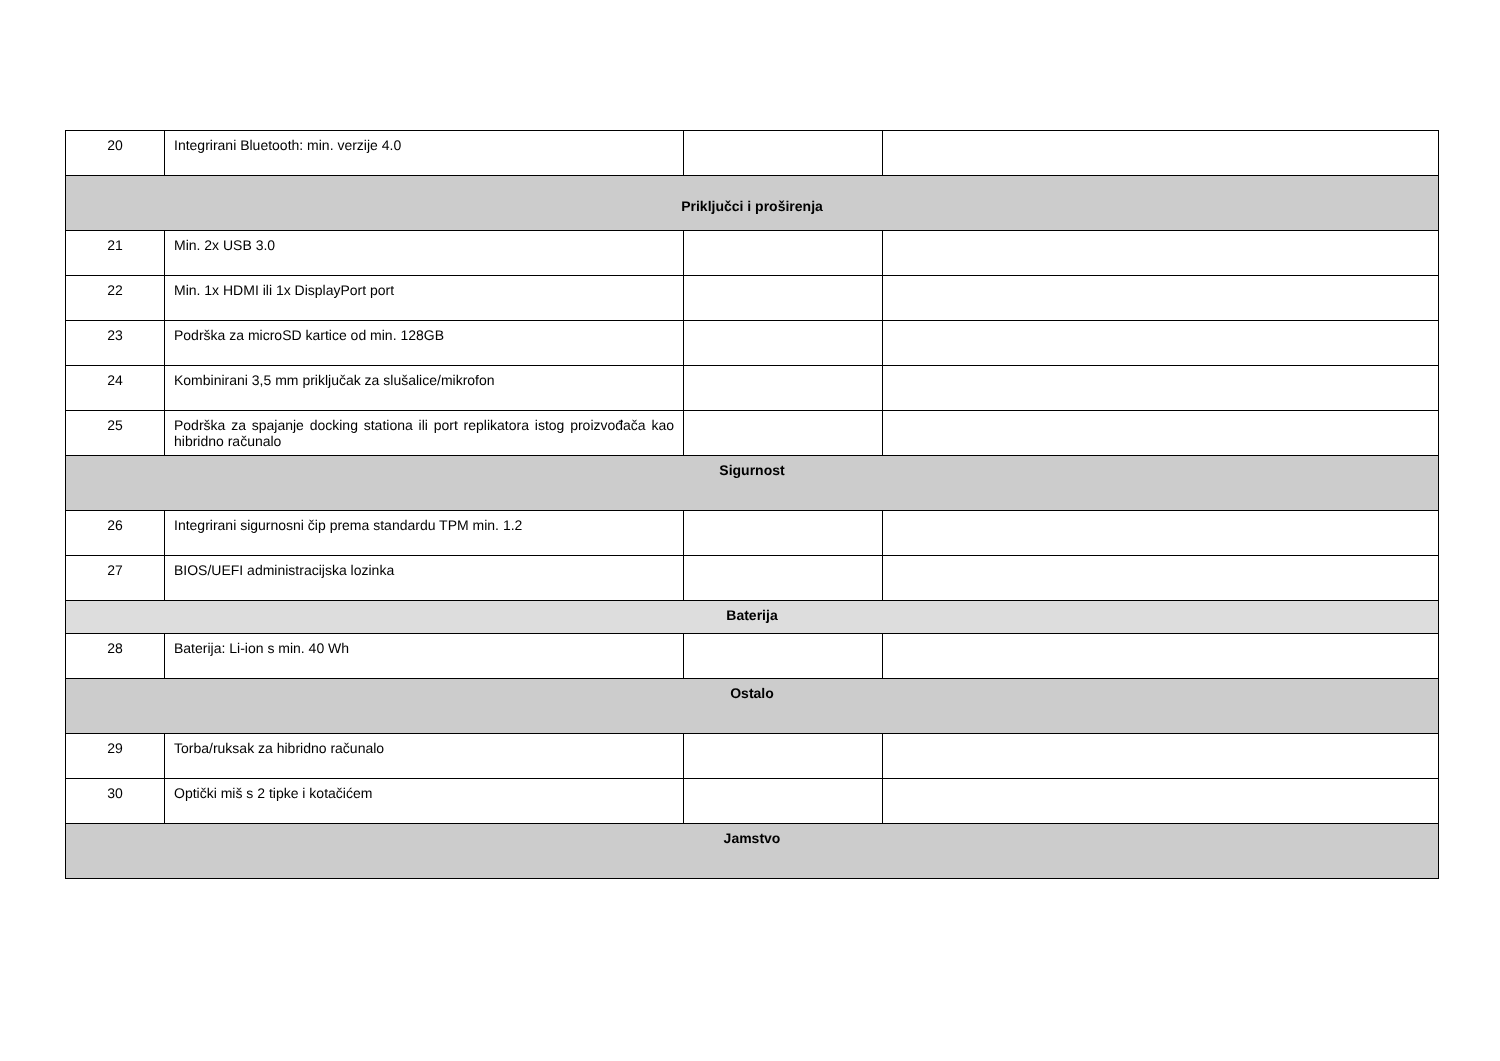| 20 | Integrirani Bluetooth: min. verzije 4.0 | | |
| Priključci i proširenja | | | |
| 21 | Min. 2x USB 3.0 | | |
| 22 | Min. 1x HDMI ili 1x DisplayPort port | | |
| 23 | Podrška za microSD kartice od min. 128GB | | |
| 24 | Kombinirani 3,5 mm priključak za slušalice/mikrofon | | |
| 25 | Podrška za spajanje docking stationa ili port replikatora istog proizvođača kao hibridno računalo | | |
| Sigurnost | | | |
| 26 | Integrirani sigurnosni čip prema standardu TPM min. 1.2 | | |
| 27 | BIOS/UEFI administracijska lozinka | | |
| Baterija | | | |
| 28 | Baterija: Li-ion s min. 40 Wh | | |
| Ostalo | | | |
| 29 | Torba/ruksak za hibridno računalo | | |
| 30 | Optički miš s 2 tipke i kotačićem | | |
| Jamstvo | | | |